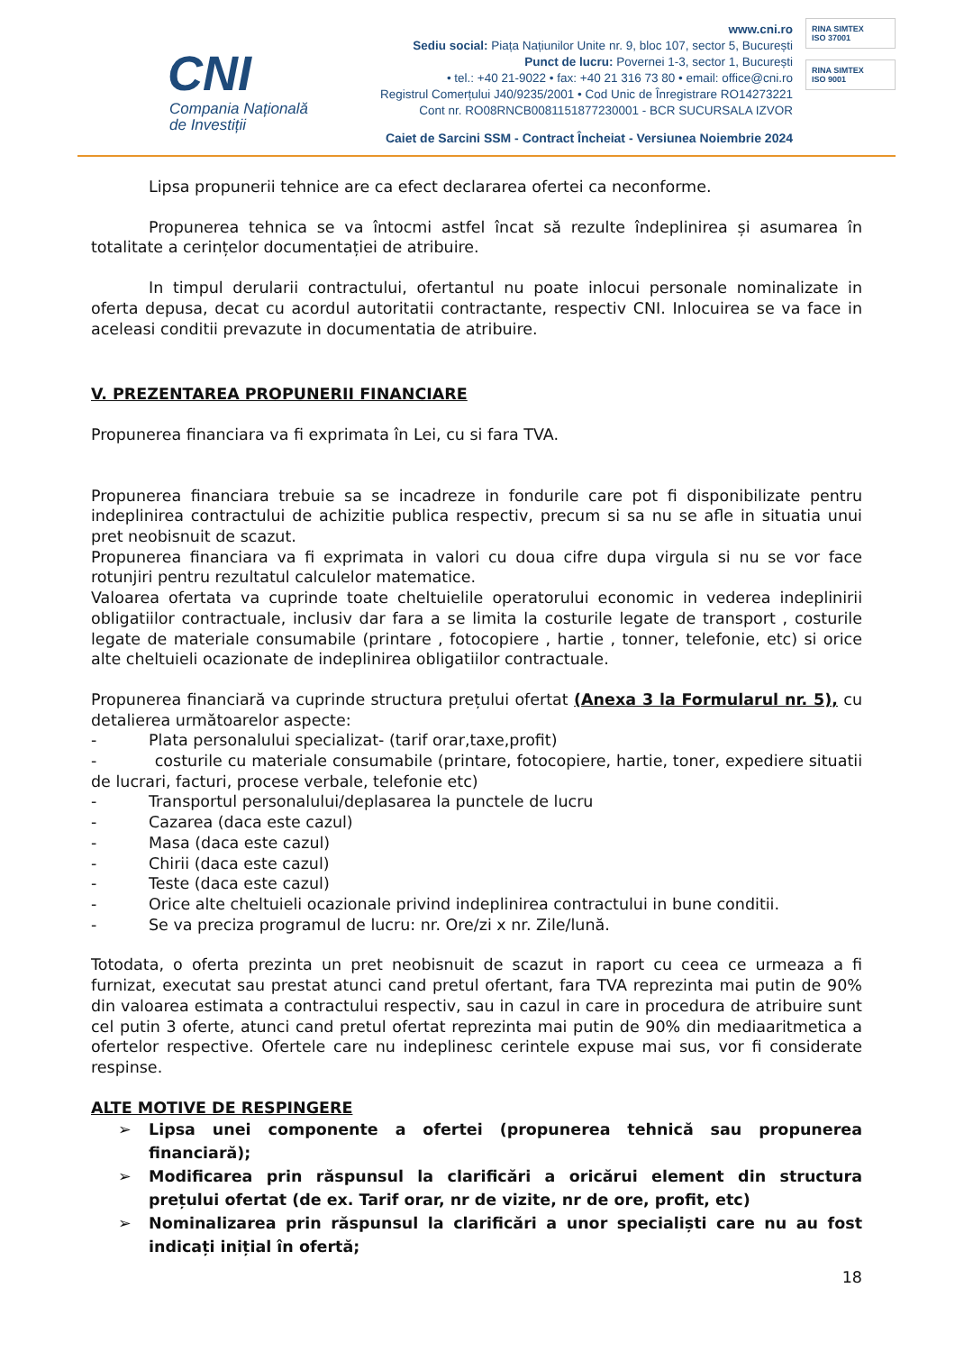CNI
Compania Națională
de Investiții
www.cni.ro
Sediu social: Piața Națiunilor Unite nr. 9, bloc 107, sector 5, București
Punct de lucru: Povernei 1-3, sector 1, București
• tel.: +40 21-9022 • fax: +40 21 316 73 80 • email: office@cni.ro
Registrul Comerțului J40/9235/2001 • Cod Unic de Înregistrare RO14273221
Cont nr. RO08RNCB0081151877230001 - BCR SUCURSALA IZVOR
Caiet de Sarcini SSM - Contract Încheiat - Versiunea Noiembrie 2024
RINA SIMTEX
ISO 37001
RINA SIMTEX
ISO 9001
Lipsa propunerii tehnice are ca efect declararea ofertei ca neconforme.
Propunerea tehnica se va întocmi astfel încat să rezulte îndeplinirea și asumarea în totalitate a cerințelor documentației de atribuire.
In timpul derularii contractului, ofertantul nu poate inlocui personale nominalizate in oferta depusa, decat cu acordul autoritatii contractante, respectiv CNI. Inlocuirea se va face in aceleasi conditii prevazute in documentatia de atribuire.
V. PREZENTAREA PROPUNERII FINANCIARE
Propunerea financiara va fi exprimata în Lei, cu si fara TVA.
Propunerea financiara trebuie sa se incadreze in fondurile care pot fi disponibilizate pentru indeplinirea contractului de achizitie publica respectiv, precum si sa nu se afle in situatia unui pret neobisnuit de scazut.
Propunerea financiara va fi exprimata in valori cu doua cifre dupa virgula si nu se vor face rotunjiri pentru rezultatul calculelor matematice.
Valoarea ofertata va cuprinde toate cheltuielile operatorului economic in vederea indeplinirii obligatiilor contractuale, inclusiv dar fara a se limita la costurile legate de transport , costurile legate de materiale consumabile (printare , fotocopiere , hartie , tonner, telefonie, etc) si orice alte cheltuieli ocazionate de indeplinirea obligatiilor contractuale.
Propunerea financiară va cuprinde structura prețului ofertat (Anexa 3 la Formularul nr. 5), cu detalierea următoarelor aspecte:
- Plata personalului specializat- (tarif orar,taxe,profit)
- costurile cu materiale consumabile (printare, fotocopiere, hartie, toner, expediere situatii de lucrari, facturi, procese verbale, telefonie etc)
- Transportul personalului/deplasarea la punctele de lucru
- Cazarea (daca este cazul)
- Masa (daca este cazul)
- Chirii (daca este cazul)
- Teste (daca este cazul)
- Orice alte cheltuieli ocazionale privind indeplinirea contractului in bune conditii.
- Se va preciza programul de lucru: nr. Ore/zi x nr. Zile/lună.
Totodata, o oferta prezinta un pret neobisnuit de scazut in raport cu ceea ce urmeaza a fi furnizat, executat sau prestat atunci cand pretul ofertant, fara TVA reprezinta mai putin de 90% din valoarea estimata a contractului respectiv, sau in cazul in care in procedura de atribuire sunt cel putin 3 oferte, atunci cand pretul ofertat reprezinta mai putin de 90% din mediaaritmetica a ofertelor respective. Ofertele care nu indeplinesc cerintele expuse mai sus, vor fi considerate respinse.
ALTE MOTIVE DE RESPINGERE
➢ Lipsa unei componente a ofertei (propunerea tehnică sau propunerea financiară);
➢ Modificarea prin răspunsul la clarificări a oricărui element din structura prețului ofertat (de ex. Tarif orar, nr de vizite, nr de ore, profit, etc)
➢ Nominalizarea prin răspunsul la clarificări a unor specialiști care nu au fost indicați inițial în ofertă;
18